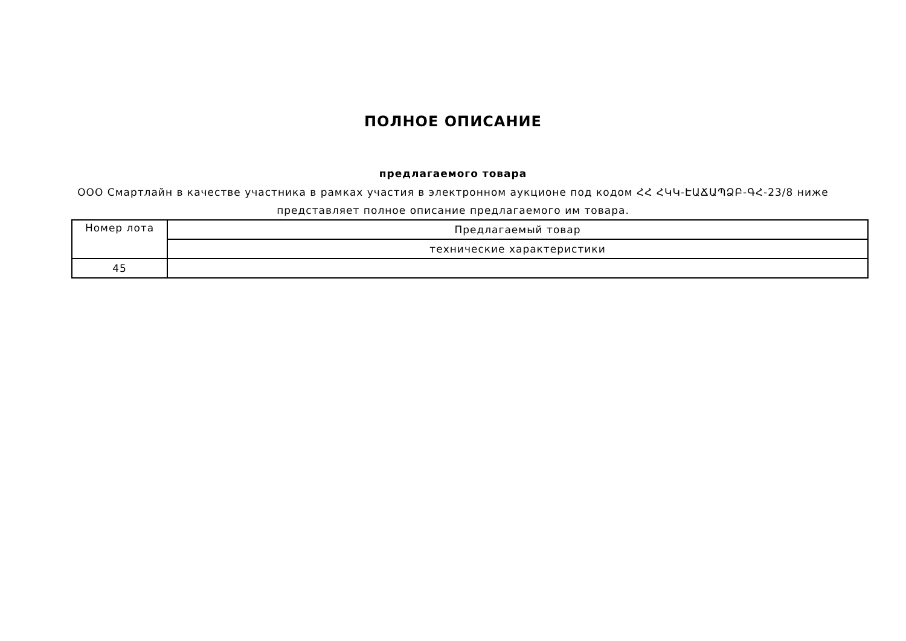ПОЛНОЕ ОПИСАНИЕ
предлагаемого товара
ООО Смартлайн в качестве участника в рамках участия в электронном аукционе под кодом ՀՀ ՀԿԿ-ԷԱՃԱՊՁԲ-ԳՀ-23/8 ниже
представляет полное описание предлагаемого им товара.
| Номер лота | Предлагаемый товар |
| | технические характеристики |
| 45 | |